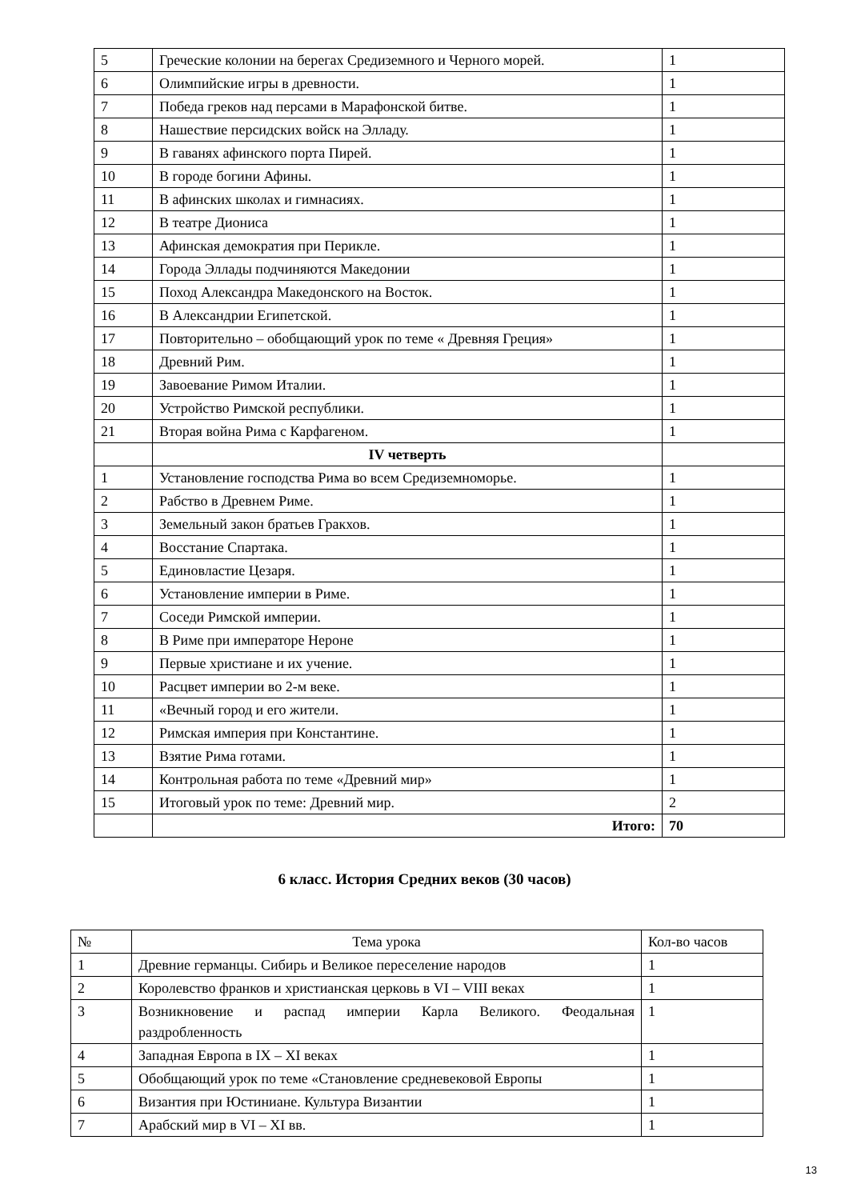| 5 | Греческие колонии на берегах Средиземного и Черного морей. | 1 |
| 6 | Олимпийские игры в древности. | 1 |
| 7 | Победа греков над персами в Марафонской битве. | 1 |
| 8 | Нашествие персидских войск на Элладу. | 1 |
| 9 | В гаванях афинского порта Пирей. | 1 |
| 10 | В городе богини Афины. | 1 |
| 11 | В афинских школах и гимнасиях. | 1 |
| 12 | В театре Диониса | 1 |
| 13 | Афинская демократия при Перикле. | 1 |
| 14 | Города Эллады подчиняются Македонии | 1 |
| 15 | Поход Александра Македонского на Восток. | 1 |
| 16 | В Александрии Египетской. | 1 |
| 17 | Повторительно – обобщающий урок по теме « Древняя Греция» | 1 |
| 18 | Древний Рим. | 1 |
| 19 | Завоевание Римом Италии. | 1 |
| 20 | Устройство Римской республики. | 1 |
| 21 | Вторая война Рима с Карфагеном. | 1 |
| | IV четверть | |
| 1 | Установление господства Рима во всем Средиземноморье. | 1 |
| 2 | Рабство в Древнем Риме. | 1 |
| 3 | Земельный закон братьев Гракхов. | 1 |
| 4 | Восстание Спартака. | 1 |
| 5 | Единовластие Цезаря. | 1 |
| 6 | Установление империи в Риме. | 1 |
| 7 | Соседи Римской империи. | 1 |
| 8 | В Риме при императоре Нероне | 1 |
| 9 | Первые христиане и их учение. | 1 |
| 10 | Расцвет империи во 2-м веке. | 1 |
| 11 | «Вечный город и его жители. | 1 |
| 12 | Римская империя при Константине. | 1 |
| 13 | Взятие Рима готами. | 1 |
| 14 | Контрольная работа по теме «Древний мир» | 1 |
| 15 | Итоговый урок по теме: Древний мир. | 2 |
| | Итого: | 70 |
6 класс. История Средних веков (30 часов)
| № | Тема урока | Кол-во часов |
| --- | --- | --- |
| 1 | Древние германцы. Сибирь и Великое переселение народов | 1 |
| 2 | Королевство франков и христианская церковь в VI – VIII веках | 1 |
| 3 | Возникновение и распад империи Карла Великого. Феодальная раздробленность | 1 |
| 4 | Западная Европа в IX – XI веках | 1 |
| 5 | Обобщающий урок по теме «Становление средневековой Европы | 1 |
| 6 | Византия при Юстиниане. Культура Византии | 1 |
| 7 | Арабский мир в VI – XI вв. | 1 |
13